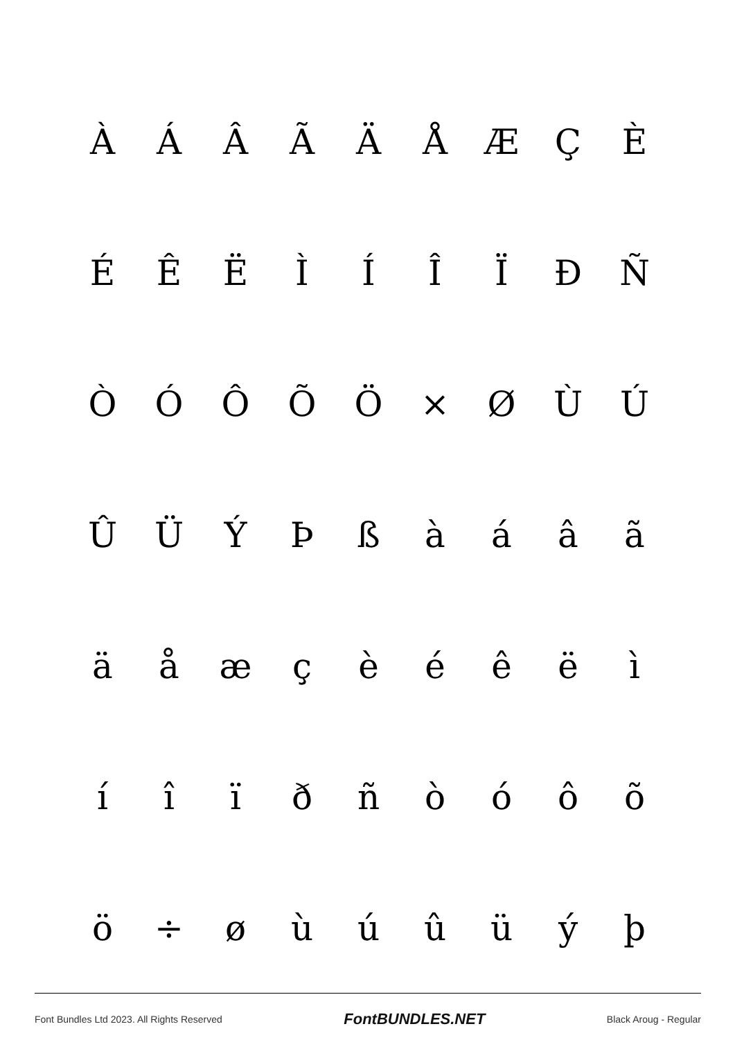| À | Á | Â | Ã | Ä | Å | Æ | Ç | È |
| É | Ê | Ë | Ì | Í | Î | Ï | Ð | Ñ |
| Ò | Ó | Ô | Õ | Ö | × | Ø | Ù | Ú |
| Û | Ü | Ý | Þ | ß | à | á | â | ã |
| ä | å | æ | ç | è | é | ê | ë | ì |
| í | î | ï | ð | ñ | ò | ó | ô | õ |
| ö | ÷ | ø | ù | ú | û | ü | ý | þ |
Font Bundles Ltd 2023. All Rights Reserved FontBUNDLES.NET Black Aroug - Regular